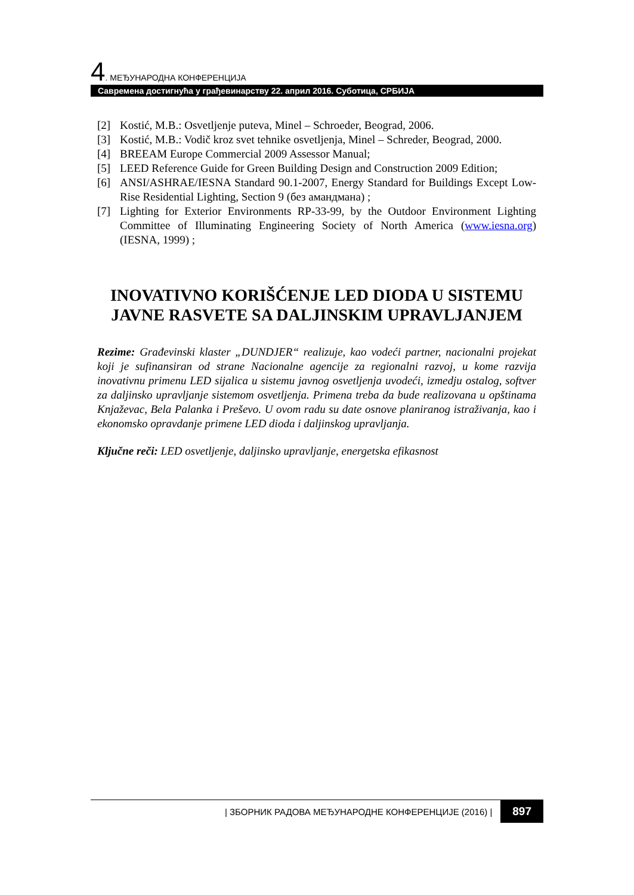4. МЕЂУНАРОДНА КОНФЕРЕНЦИЈА
Савремена достигнућа у грађевинарству 22. април 2016. Суботица, СРБИЈА
[2] Kostić, M.B.: Osvetljenje puteva, Minel – Schroeder, Beograd, 2006.
[3] Kostić, M.B.: Vodič kroz svet tehnike osvetljenja, Minel – Schreder, Beograd, 2000.
[4] BREEAM Europe Commercial 2009 Assessor Manual;
[5] LEED Reference Guide for Green Building Design and Construction 2009 Edition;
[6] ANSI/ASHRAE/IESNA Standard 90.1-2007, Energy Standard for Buildings Except Low-Rise Residential Lighting, Section 9 (без амандмана) ;
[7] Lighting for Exterior Environments RP-33-99, by the Outdoor Environment Lighting Committee of Illuminating Engineering Society of North America (www.iesna.org) (IESNA, 1999) ;
INOVATIVNO KORIŠĆENJE LED DIODA U SISTEMU JAVNE RASVETE SA DALJINSKIM UPRAVLJANJEM
Rezime: Građevinski klaster „DUNDJER“ realizuje, kao vodeći partner, nacionalni projekat koji je sufinansiran od strane Nacionalne agencije za regionalni razvoj, u kome razvija inovativnu primenu LED sijalica u sistemu javnog osvetljenja uvodeći, izmedju ostalog, softver za daljinsko upravljanje sistemom osvetljenja. Primena treba da bude realizovana u opštinama Knjaževac, Bela Palanka i Preševo. U ovom radu su date osnove planiranog istraživanja, kao i ekonomsko opravdanje primene LED dioda i daljinskog upravljanja.
Ključne reči: LED osvetljenje, daljinsko upravljanje, energetska efikasnost
| ЗБОРНИК РАДОВА МЕЂУНАРОДНЕ КОНФЕРЕНЦИЈЕ (2016) | 897